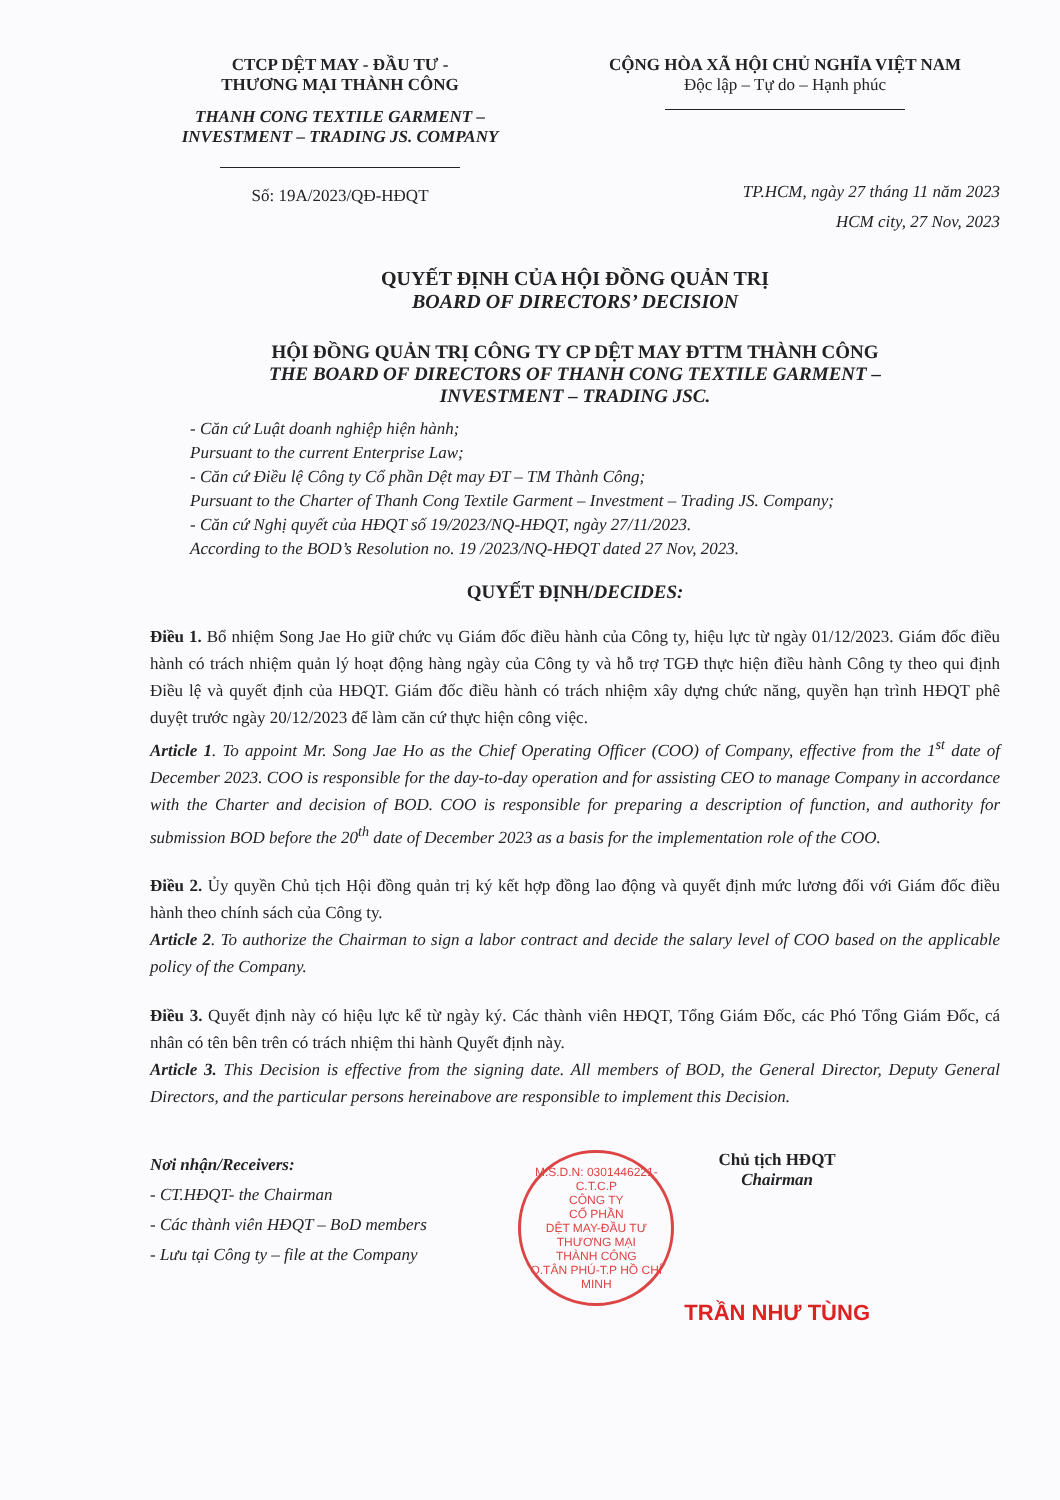CTCP DỆT MAY - ĐẦU TƯ -
THƯƠNG MẠI THÀNH CÔNG
THANH CONG TEXTILE GARMENT –
INVESTMENT – TRADING JS. COMPANY
Số: 19A/2023/QĐ-HĐQT
CỘNG HÒA XÃ HỘI CHỦ NGHĨA VIỆT NAM
Độc lập – Tự do – Hạnh phúc
TP.HCM, ngày 27 tháng 11 năm 2023
HCM city, 27 Nov, 2023
QUYẾT ĐỊNH CỦA HỘI ĐỒNG QUẢN TRỊ
BOARD OF DIRECTORS’ DECISION
HỘI ĐỒNG QUẢN TRỊ CÔNG TY CP DỆT MAY ĐTTM THÀNH CÔNG
THE BOARD OF DIRECTORS OF THANH CONG TEXTILE GARMENT –
INVESTMENT – TRADING JSC.
- Căn cứ Luật doanh nghiệp hiện hành;
Pursuant to the current Enterprise Law;
- Căn cứ Điều lệ Công ty Cổ phần Dệt may ĐT – TM Thành Công;
Pursuant to the Charter of Thanh Cong Textile Garment – Investment – Trading JS. Company;
- Căn cứ Nghị quyết của HĐQT số 19/2023/NQ-HĐQT, ngày 27/11/2023.
According to the BOD’s Resolution no. 19 /2023/NQ-HĐQT dated 27 Nov, 2023.
QUYẾT ĐỊNH/DECIDES:
Điều 1. Bổ nhiệm Song Jae Ho giữ chức vụ Giám đốc điều hành của Công ty, hiệu lực từ ngày 01/12/2023. Giám đốc điều hành có trách nhiệm quản lý hoạt động hàng ngày của Công ty và hỗ trợ TGĐ thực hiện điều hành Công ty theo qui định Điều lệ và quyết định của HĐQT. Giám đốc điều hành có trách nhiệm xây dựng chức năng, quyền hạn trình HĐQT phê duyệt trước ngày 20/12/2023 để làm căn cứ thực hiện công việc.
Article 1. To appoint Mr. Song Jae Ho as the Chief Operating Officer (COO) of Company, effective from the 1<sup>st</sup> date of December 2023. COO is responsible for the day-to-day operation and for assisting CEO to manage Company in accordance with the Charter and decision of BOD. COO is responsible for preparing a description of function, and authority for submission BOD before the 20<sup>th</sup> date of December 2023 as a basis for the implementation role of the COO.
Điều 2. Ủy quyền Chủ tịch Hội đồng quản trị ký kết hợp đồng lao động và quyết định mức lương đối với Giám đốc điều hành theo chính sách của Công ty.
Article 2. To authorize the Chairman to sign a labor contract and decide the salary level of COO based on the applicable policy of the Company.
Điều 3. Quyết định này có hiệu lực kể từ ngày ký. Các thành viên HĐQT, Tổng Giám Đốc, các Phó Tổng Giám Đốc, cá nhân có tên bên trên có trách nhiệm thi hành Quyết định này.
Article 3. This Decision is effective from the signing date. All members of BOD, the General Director, Deputy General Directors, and the particular persons hereinabove are responsible to implement this Decision.
Nơi nhận/Receivers:
- CT.HĐQT- the Chairman
- Các thành viên HĐQT – BoD members
- Lưu tại Công ty – file at the Company
M.S.D.N: 0301446221-C.T.C.P
CÔNG TY
CỔ PHẦN
DỆT MAY-ĐẦU TƯ
THƯƠNG MẠI
THÀNH CÔNG
Q.TÂN PHÚ-T.P HỒ CHÍ MINH
Chủ tịch HĐQT
Chairman
TRẦN NHƯ TÙNG